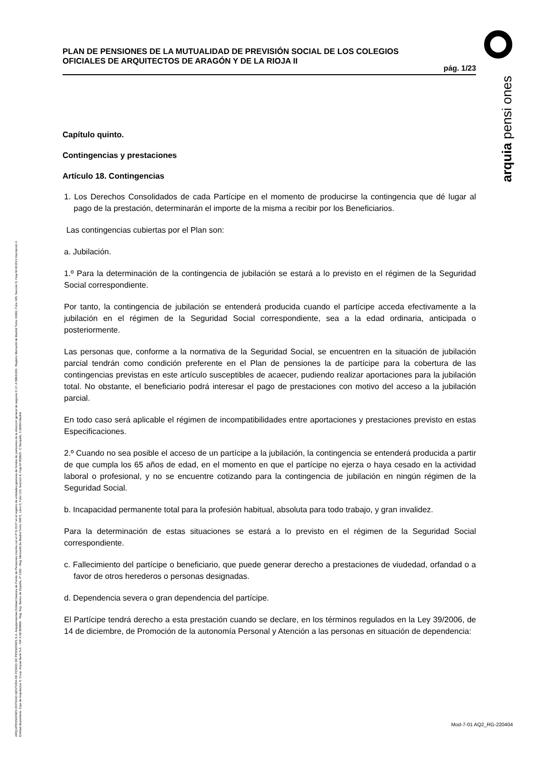PLAN DE PENSIONES DE LA MUTUALIDAD DE PREVISIÓN SOCIAL DE LOS COLEGIOS OFICIALES DE ARQUITECTOS DE ARAGÓN Y DE LA RIOJA II
pág. 1/23
arquia pensi ones
ARQUIPENSIONES ENTIDAD GESTORA DE FONDO DE PENSIONES S.A. Arquipensiones Entidad Gestora de Fondo de Pensiones inscrita con el nº G 0137 en el registro de entidades gestoras de fondos de pensiones de la dirección general de seguros C.I.F. A 58843301. Registro Mercantil de Madrid Tomo 36992, Folio 185, Sección 8, Hoja M-661013 Inscripción 2. Entidad depositaria: Caja de Arquitectos S. Coop. Arquia Bank S.A. - NIF A 08 809808 - Reg. Esp. Banco de España, nº 3183 - Reg. Mercantil de Madrid Tomo 36871, Libro 0, Folio 136, Sección 8, Hoja M 659820 - C Barquillo, 6 28004 Madrid
Capítulo quinto.
Contingencias y prestaciones
Artículo 18. Contingencias
1. Los Derechos Consolidados de cada Partícipe en el momento de producirse la contingencia que dé lugar al pago de la prestación, determinarán el importe de la misma a recibir por los Beneficiarios.
Las contingencias cubiertas por el Plan son:
a. Jubilación.
1.º Para la determinación de la contingencia de jubilación se estará a lo previsto en el régimen de la Seguridad Social correspondiente.
Por tanto, la contingencia de jubilación se entenderá producida cuando el partícipe acceda efectivamente a la jubilación en el régimen de la Seguridad Social correspondiente, sea a la edad ordinaria, anticipada o posteriormente.
Las personas que, conforme a la normativa de la Seguridad Social, se encuentren en la situación de jubilación parcial tendrán como condición preferente en el Plan de pensiones la de partícipe para la cobertura de las contingencias previstas en este artículo susceptibles de acaecer, pudiendo realizar aportaciones para la jubilación total. No obstante, el beneficiario podrá interesar el pago de prestaciones con motivo del acceso a la jubilación parcial.
En todo caso será aplicable el régimen de incompatibilidades entre aportaciones y prestaciones previsto en estas Especificaciones.
2.º Cuando no sea posible el acceso de un partícipe a la jubilación, la contingencia se entenderá producida a partir de que cumpla los 65 años de edad, en el momento en que el partícipe no ejerza o haya cesado en la actividad laboral o profesional, y no se encuentre cotizando para la contingencia de jubilación en ningún régimen de la Seguridad Social.
b. Incapacidad permanente total para la profesión habitual, absoluta para todo trabajo, y gran invalidez.
Para la determinación de estas situaciones se estará a lo previsto en el régimen de la Seguridad Social correspondiente.
c. Fallecimiento del partícipe o beneficiario, que puede generar derecho a prestaciones de viudedad, orfandad o a favor de otros herederos o personas designadas.
d. Dependencia severa o gran dependencia del partícipe.
El Partícipe tendrá derecho a esta prestación cuando se declare, en los términos regulados en la Ley 39/2006, de 14 de diciembre, de Promoción de la autonomía Personal y Atención a las personas en situación de dependencia:
Mod-7-01 AQ2_RG-220404